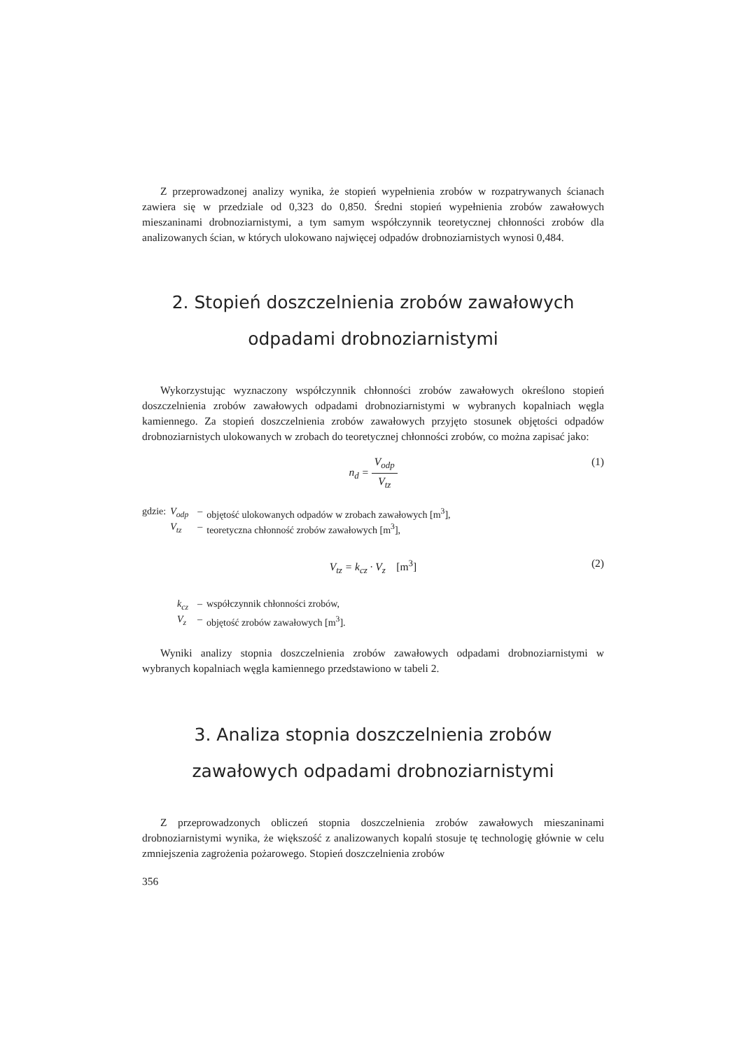Z przeprowadzonej analizy wynika, że stopień wypełnienia zrobów w rozpatrywanych ścianach zawiera się w przedziale od 0,323 do 0,850. Średni stopień wypełnienia zrobów zawałowych mieszaninami drobnoziarnistymi, a tym samym współczynnik teoretycznej chłonności zrobów dla analizowanych ścian, w których ulokowano najwięcej odpadów drobnoziarnistych wynosi 0,484.
2. Stopień doszczelnienia zrobów zawałowych odpadami drobnoziarnistymi
Wykorzystując wyznaczony współczynnik chłonności zrobów zawałowych określono stopień doszczelnienia zrobów zawałowych odpadami drobnoziarnistymi w wybranych kopalniach węgla kamiennego. Za stopień doszczelnienia zrobów zawałowych przyjęto stosunek objętości odpadów drobnoziarnistych ulokowanych w zrobach do teoretycznej chłonności zrobów, co można zapisać jako:
n<sub>d</sub> = V<sub>odp</sub> V<sub>tz</sub>
(1)
| gdzie: | V<sub>odp</sub> | – | objętość ulokowanych odpadów w zrobach zawałowych [m<sup>3</sup>], |
| | V<sub>tz</sub> | – | teoretyczna chłonność zrobów zawałowych [m<sup>3</sup>], |
V<sub>tz</sub> = k<sub>cz</sub> · V<sub>z</sub> [m<sup>3</sup>] (2)
| k<sub>cz</sub> | – | współczynnik chłonności zrobów, |
| V<sub>z</sub> | – | objętość zrobów zawałowych [m<sup>3</sup>]. |
Wyniki analizy stopnia doszczelnienia zrobów zawałowych odpadami drobnoziarnistymi w wybranych kopalniach węgla kamiennego przedstawiono w tabeli 2.
3. Analiza stopnia doszczelnienia zrobów zawałowych odpadami drobnoziarnistymi
Z przeprowadzonych obliczeń stopnia doszczelnienia zrobów zawałowych mieszaninami drobnoziarnistymi wynika, że większość z analizowanych kopalń stosuje tę technologię głównie w celu zmniejszenia zagrożenia pożarowego. Stopień doszczelnienia zrobów
356